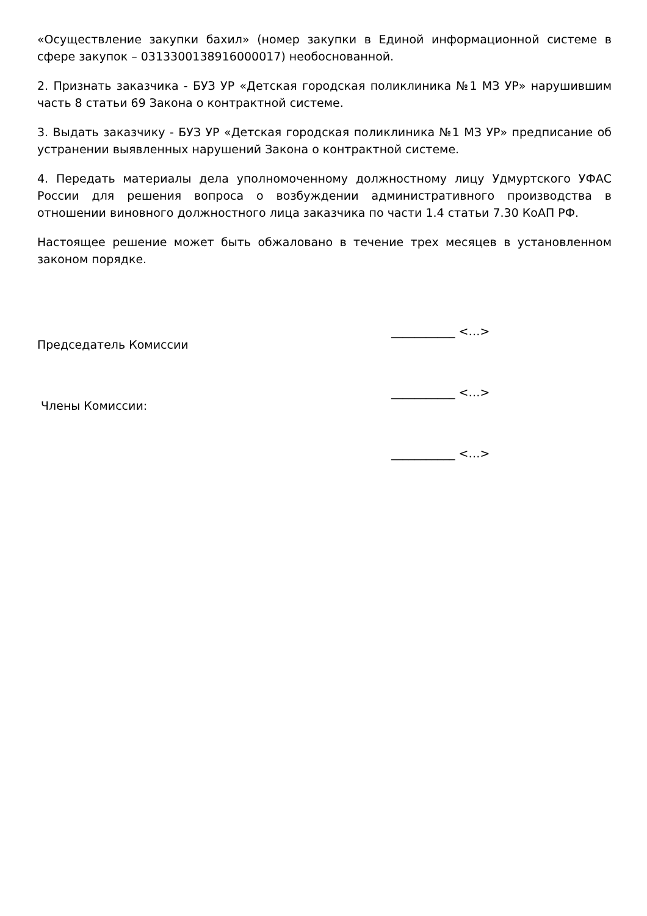«Осуществление закупки бахил» (номер закупки в Единой информационной системе в сфере закупок – 0313300138916000017) необоснованной.
2. Признать заказчика - БУЗ УР «Детская городская поликлиника №1 МЗ УР» нарушившим часть 8 статьи 69 Закона о контрактной системе.
3. Выдать заказчику - БУЗ УР «Детская городская поликлиника №1 МЗ УР» предписание об устранении выявленных нарушений Закона о контрактной системе.
4. Передать материалы дела уполномоченному должностному лицу Удмуртского УФАС России для решения вопроса о возбуждении административного производства в отношении виновного должностного лица заказчика по части 1.4 статьи 7.30 КоАП РФ.
Настоящее решение может быть обжаловано в течение трех месяцев в установленном законом порядке.
Председатель Комиссии
___________ <…>
Члены Комиссии:
___________ <…>
___________ <…>